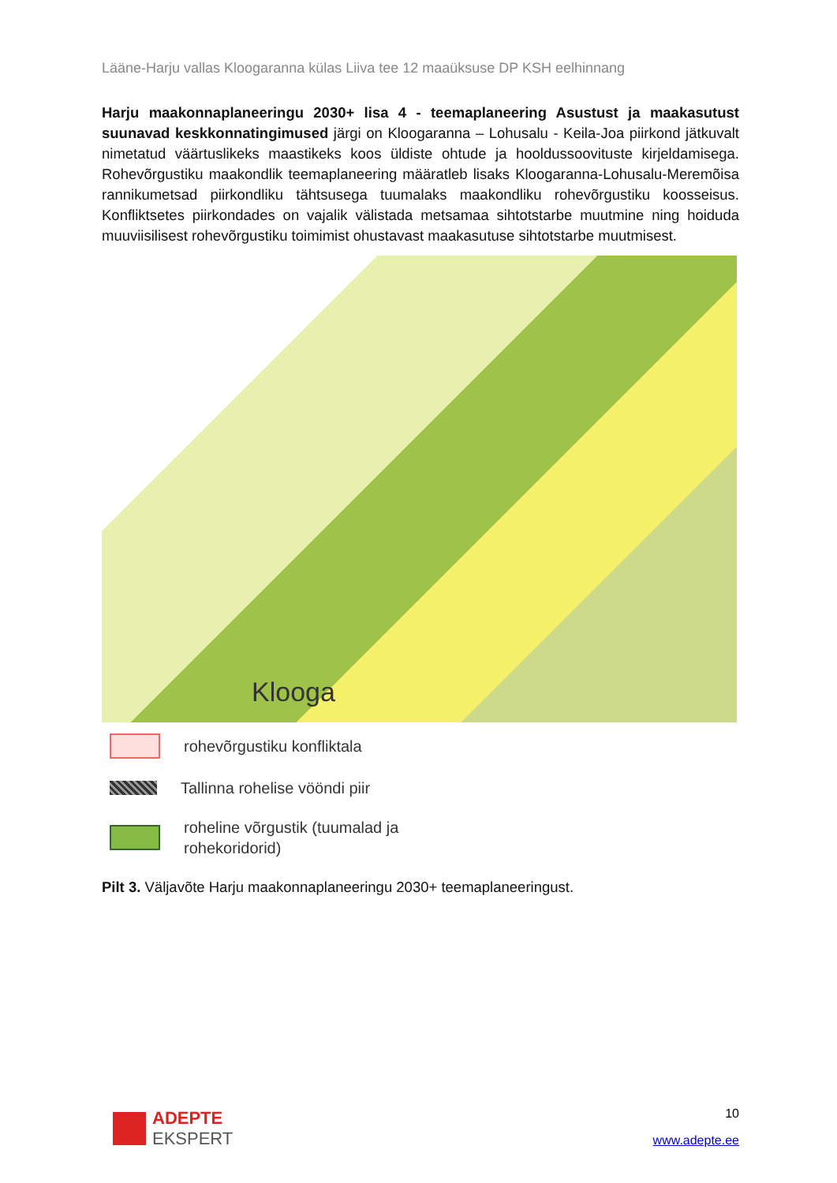Lääne-Harju vallas Kloogaranna külas Liiva tee 12 maaüksuse DP KSH eelhinnang
Harju maakonnaplaneeringu 2030+ lisa 4 - teemaplaneering Asustust ja maakasutust suunavad keskkonnatingimused järgi on Kloogaranna – Lohusalu - Keila-Joa piirkond jätkuvalt nimetatud väärtuslikeks maastikeks koos üldiste ohtude ja hooldussoovituste kirjeldamisega. Rohevõrgustiku maakondlik teemaplaneering määratleb lisaks Kloogaranna-Lohusalu-Meremõisa rannikumetsad piirkondliku tähtsusega tuumalaks maakondliku rohevõrgustiku koosseisus. Konfliktsetes piirkondades on vajalik välistada metsamaa sihtotstarbe muutmine ning hoiduda muuviisilisest rohevõrgustiku toimimist ohustavast maakasutuse sihtotstarbe muutmisest.
Klooga
rohevõrgustiku konfliktala
Tallinna rohelise vööndi piir
roheline võrgustik (tuumalad ja
rohekoridorid)
Pilt 3. Väljavõte Harju maakonnaplaneeringu 2030+ teemaplaneeringust.
ADEPTE
EKSPERT
10
www.adepte.ee